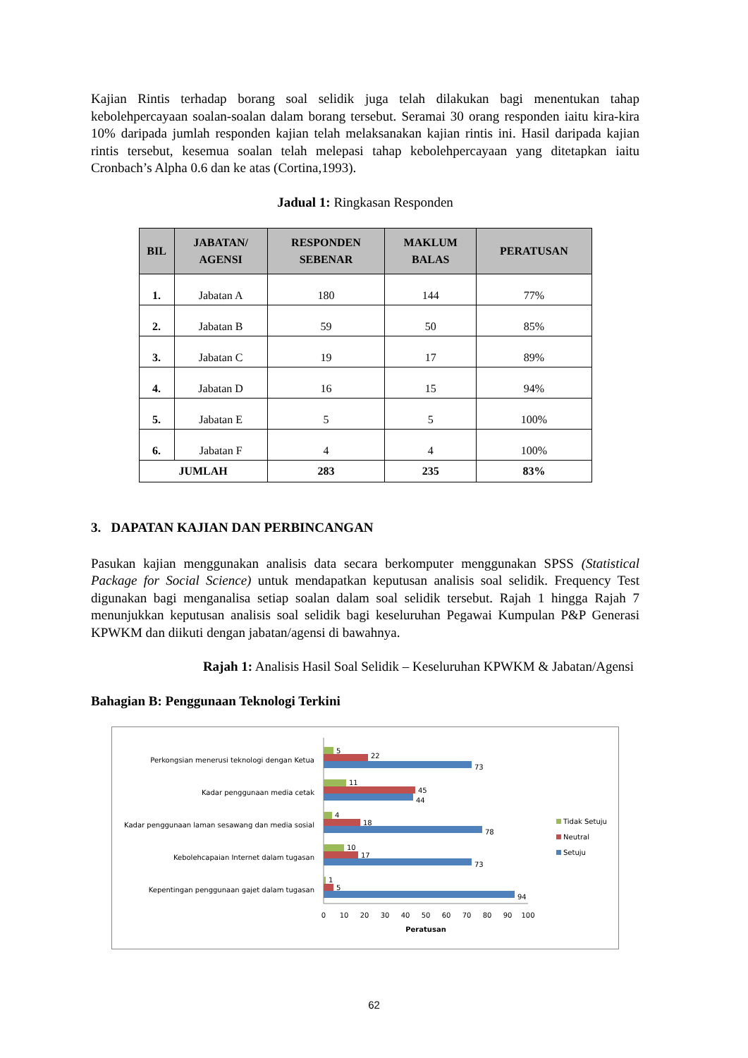Kajian Rintis terhadap borang soal selidik juga telah dilakukan bagi menentukan tahap kebolehpercayaan soalan-soalan dalam borang tersebut. Seramai 30 orang responden iaitu kira-kira 10% daripada jumlah responden kajian telah melaksanakan kajian rintis ini. Hasil daripada kajian rintis tersebut, kesemua soalan telah melepasi tahap kebolehpercayaan yang ditetapkan iaitu Cronbach’s Alpha 0.6 dan ke atas (Cortina,1993).
Jadual 1: Ringkasan Responden
| BIL | JABATAN/ AGENSI | RESPONDEN SEBENAR | MAKLUM BALAS | PERATUSAN |
| --- | --- | --- | --- | --- |
| 1. | Jabatan A | 180 | 144 | 77% |
| 2. | Jabatan B | 59 | 50 | 85% |
| 3. | Jabatan C | 19 | 17 | 89% |
| 4. | Jabatan D | 16 | 15 | 94% |
| 5. | Jabatan E | 5 | 5 | 100% |
| 6. | Jabatan F | 4 | 4 | 100% |
| JUMLAH | | 283 | 235 | 83% |
3. DAPATAN KAJIAN DAN PERBINCANGAN
Pasukan kajian menggunakan analisis data secara berkomputer menggunakan SPSS (Statistical Package for Social Science) untuk mendapatkan keputusan analisis soal selidik. Frequency Test digunakan bagi menganalisa setiap soalan dalam soal selidik tersebut. Rajah 1 hingga Rajah 7 menunjukkan keputusan analisis soal selidik bagi keseluruhan Pegawai Kumpulan P&P Generasi KPWKM dan diikuti dengan jabatan/agensi di bawahnya.
Rajah 1: Analisis Hasil Soal Selidik – Keseluruhan KPWKM & Jabatan/Agensi
Bahagian B: Penggunaan Teknologi Terkini
Perkongsian menerusi teknologi dengan Ketua
Kadar penggunaan media cetak
Kadar penggunaan laman sesawang dan media sosial
Kebolehcapaian Internet dalam tugasan
Kepentingan penggunaan gajet dalam tugasan
5
22
73
11
45
44
4
18
78
10
17
73
1
5
94
0
10
20
30
40
50
60
70
80
90
100
Peratusan
Tidak Setuju
Neutral
Setuju
62